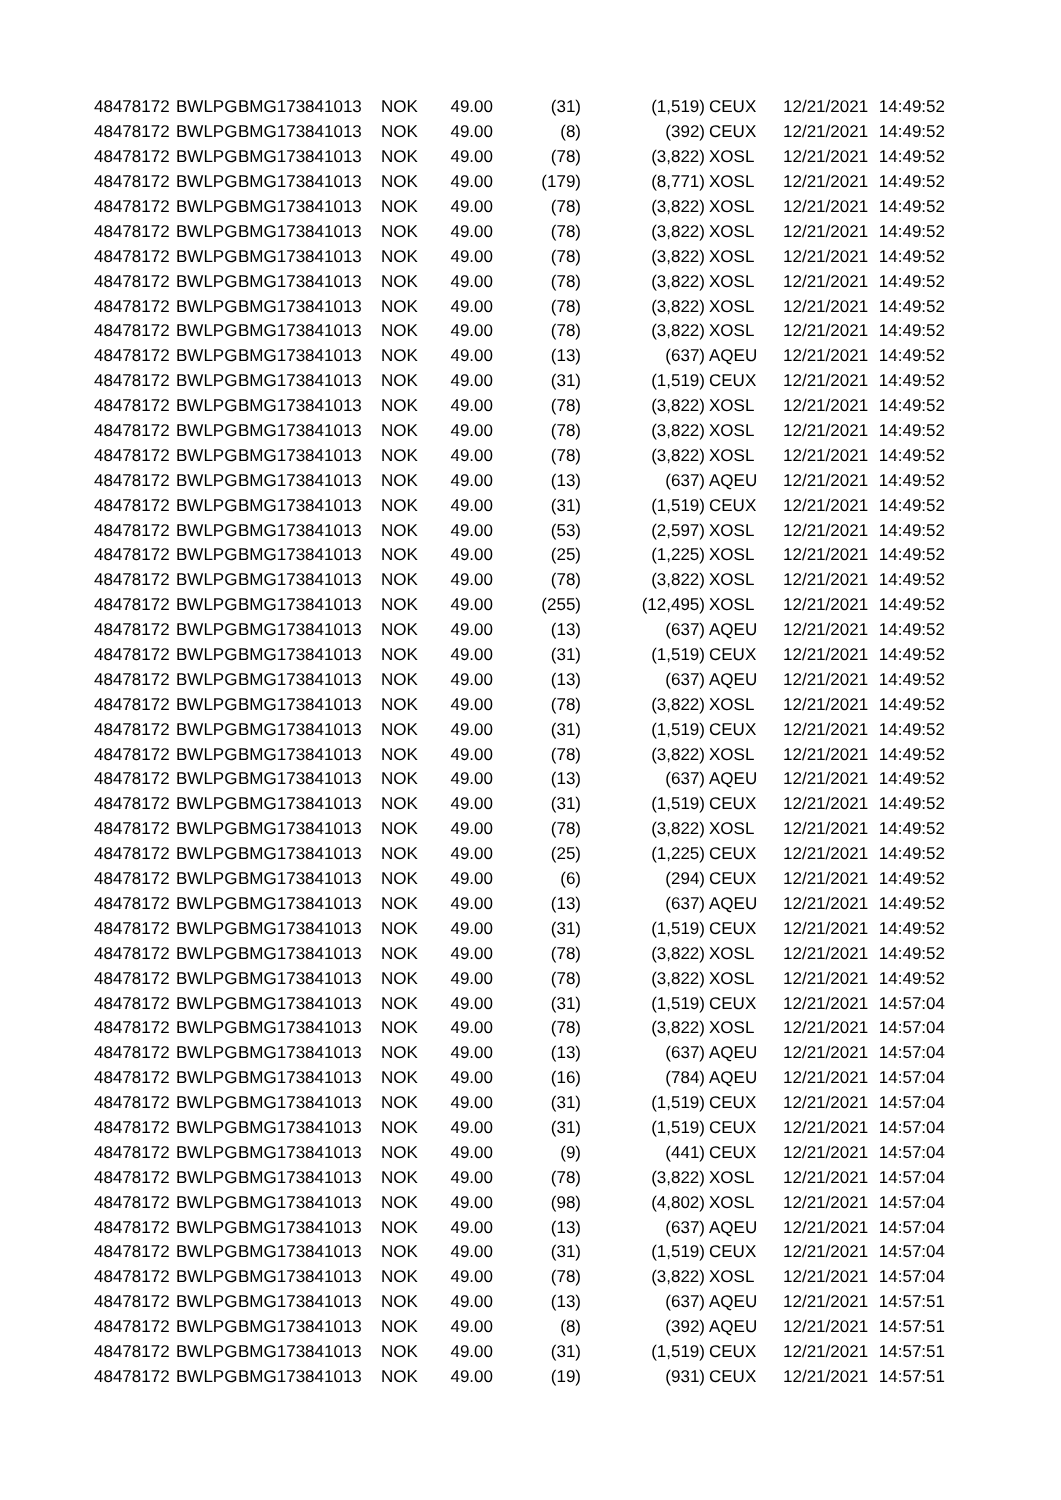| 48478172 | BWLPG | BMG173841013 | NOK | 49.00 | (31) | (1,519) | CEUX | 12/21/2021 | 14:49:52 |
| 48478172 | BWLPG | BMG173841013 | NOK | 49.00 | (8) | (392) | CEUX | 12/21/2021 | 14:49:52 |
| 48478172 | BWLPG | BMG173841013 | NOK | 49.00 | (78) | (3,822) | XOSL | 12/21/2021 | 14:49:52 |
| 48478172 | BWLPG | BMG173841013 | NOK | 49.00 | (179) | (8,771) | XOSL | 12/21/2021 | 14:49:52 |
| 48478172 | BWLPG | BMG173841013 | NOK | 49.00 | (78) | (3,822) | XOSL | 12/21/2021 | 14:49:52 |
| 48478172 | BWLPG | BMG173841013 | NOK | 49.00 | (78) | (3,822) | XOSL | 12/21/2021 | 14:49:52 |
| 48478172 | BWLPG | BMG173841013 | NOK | 49.00 | (78) | (3,822) | XOSL | 12/21/2021 | 14:49:52 |
| 48478172 | BWLPG | BMG173841013 | NOK | 49.00 | (78) | (3,822) | XOSL | 12/21/2021 | 14:49:52 |
| 48478172 | BWLPG | BMG173841013 | NOK | 49.00 | (78) | (3,822) | XOSL | 12/21/2021 | 14:49:52 |
| 48478172 | BWLPG | BMG173841013 | NOK | 49.00 | (78) | (3,822) | XOSL | 12/21/2021 | 14:49:52 |
| 48478172 | BWLPG | BMG173841013 | NOK | 49.00 | (13) | (637) | AQEU | 12/21/2021 | 14:49:52 |
| 48478172 | BWLPG | BMG173841013 | NOK | 49.00 | (31) | (1,519) | CEUX | 12/21/2021 | 14:49:52 |
| 48478172 | BWLPG | BMG173841013 | NOK | 49.00 | (78) | (3,822) | XOSL | 12/21/2021 | 14:49:52 |
| 48478172 | BWLPG | BMG173841013 | NOK | 49.00 | (78) | (3,822) | XOSL | 12/21/2021 | 14:49:52 |
| 48478172 | BWLPG | BMG173841013 | NOK | 49.00 | (78) | (3,822) | XOSL | 12/21/2021 | 14:49:52 |
| 48478172 | BWLPG | BMG173841013 | NOK | 49.00 | (13) | (637) | AQEU | 12/21/2021 | 14:49:52 |
| 48478172 | BWLPG | BMG173841013 | NOK | 49.00 | (31) | (1,519) | CEUX | 12/21/2021 | 14:49:52 |
| 48478172 | BWLPG | BMG173841013 | NOK | 49.00 | (53) | (2,597) | XOSL | 12/21/2021 | 14:49:52 |
| 48478172 | BWLPG | BMG173841013 | NOK | 49.00 | (25) | (1,225) | XOSL | 12/21/2021 | 14:49:52 |
| 48478172 | BWLPG | BMG173841013 | NOK | 49.00 | (78) | (3,822) | XOSL | 12/21/2021 | 14:49:52 |
| 48478172 | BWLPG | BMG173841013 | NOK | 49.00 | (255) | (12,495) | XOSL | 12/21/2021 | 14:49:52 |
| 48478172 | BWLPG | BMG173841013 | NOK | 49.00 | (13) | (637) | AQEU | 12/21/2021 | 14:49:52 |
| 48478172 | BWLPG | BMG173841013 | NOK | 49.00 | (31) | (1,519) | CEUX | 12/21/2021 | 14:49:52 |
| 48478172 | BWLPG | BMG173841013 | NOK | 49.00 | (13) | (637) | AQEU | 12/21/2021 | 14:49:52 |
| 48478172 | BWLPG | BMG173841013 | NOK | 49.00 | (78) | (3,822) | XOSL | 12/21/2021 | 14:49:52 |
| 48478172 | BWLPG | BMG173841013 | NOK | 49.00 | (31) | (1,519) | CEUX | 12/21/2021 | 14:49:52 |
| 48478172 | BWLPG | BMG173841013 | NOK | 49.00 | (78) | (3,822) | XOSL | 12/21/2021 | 14:49:52 |
| 48478172 | BWLPG | BMG173841013 | NOK | 49.00 | (13) | (637) | AQEU | 12/21/2021 | 14:49:52 |
| 48478172 | BWLPG | BMG173841013 | NOK | 49.00 | (31) | (1,519) | CEUX | 12/21/2021 | 14:49:52 |
| 48478172 | BWLPG | BMG173841013 | NOK | 49.00 | (78) | (3,822) | XOSL | 12/21/2021 | 14:49:52 |
| 48478172 | BWLPG | BMG173841013 | NOK | 49.00 | (25) | (1,225) | CEUX | 12/21/2021 | 14:49:52 |
| 48478172 | BWLPG | BMG173841013 | NOK | 49.00 | (6) | (294) | CEUX | 12/21/2021 | 14:49:52 |
| 48478172 | BWLPG | BMG173841013 | NOK | 49.00 | (13) | (637) | AQEU | 12/21/2021 | 14:49:52 |
| 48478172 | BWLPG | BMG173841013 | NOK | 49.00 | (31) | (1,519) | CEUX | 12/21/2021 | 14:49:52 |
| 48478172 | BWLPG | BMG173841013 | NOK | 49.00 | (78) | (3,822) | XOSL | 12/21/2021 | 14:49:52 |
| 48478172 | BWLPG | BMG173841013 | NOK | 49.00 | (78) | (3,822) | XOSL | 12/21/2021 | 14:49:52 |
| 48478172 | BWLPG | BMG173841013 | NOK | 49.00 | (31) | (1,519) | CEUX | 12/21/2021 | 14:57:04 |
| 48478172 | BWLPG | BMG173841013 | NOK | 49.00 | (78) | (3,822) | XOSL | 12/21/2021 | 14:57:04 |
| 48478172 | BWLPG | BMG173841013 | NOK | 49.00 | (13) | (637) | AQEU | 12/21/2021 | 14:57:04 |
| 48478172 | BWLPG | BMG173841013 | NOK | 49.00 | (16) | (784) | AQEU | 12/21/2021 | 14:57:04 |
| 48478172 | BWLPG | BMG173841013 | NOK | 49.00 | (31) | (1,519) | CEUX | 12/21/2021 | 14:57:04 |
| 48478172 | BWLPG | BMG173841013 | NOK | 49.00 | (31) | (1,519) | CEUX | 12/21/2021 | 14:57:04 |
| 48478172 | BWLPG | BMG173841013 | NOK | 49.00 | (9) | (441) | CEUX | 12/21/2021 | 14:57:04 |
| 48478172 | BWLPG | BMG173841013 | NOK | 49.00 | (78) | (3,822) | XOSL | 12/21/2021 | 14:57:04 |
| 48478172 | BWLPG | BMG173841013 | NOK | 49.00 | (98) | (4,802) | XOSL | 12/21/2021 | 14:57:04 |
| 48478172 | BWLPG | BMG173841013 | NOK | 49.00 | (13) | (637) | AQEU | 12/21/2021 | 14:57:04 |
| 48478172 | BWLPG | BMG173841013 | NOK | 49.00 | (31) | (1,519) | CEUX | 12/21/2021 | 14:57:04 |
| 48478172 | BWLPG | BMG173841013 | NOK | 49.00 | (78) | (3,822) | XOSL | 12/21/2021 | 14:57:04 |
| 48478172 | BWLPG | BMG173841013 | NOK | 49.00 | (13) | (637) | AQEU | 12/21/2021 | 14:57:51 |
| 48478172 | BWLPG | BMG173841013 | NOK | 49.00 | (8) | (392) | AQEU | 12/21/2021 | 14:57:51 |
| 48478172 | BWLPG | BMG173841013 | NOK | 49.00 | (31) | (1,519) | CEUX | 12/21/2021 | 14:57:51 |
| 48478172 | BWLPG | BMG173841013 | NOK | 49.00 | (19) | (931) | CEUX | 12/21/2021 | 14:57:51 |